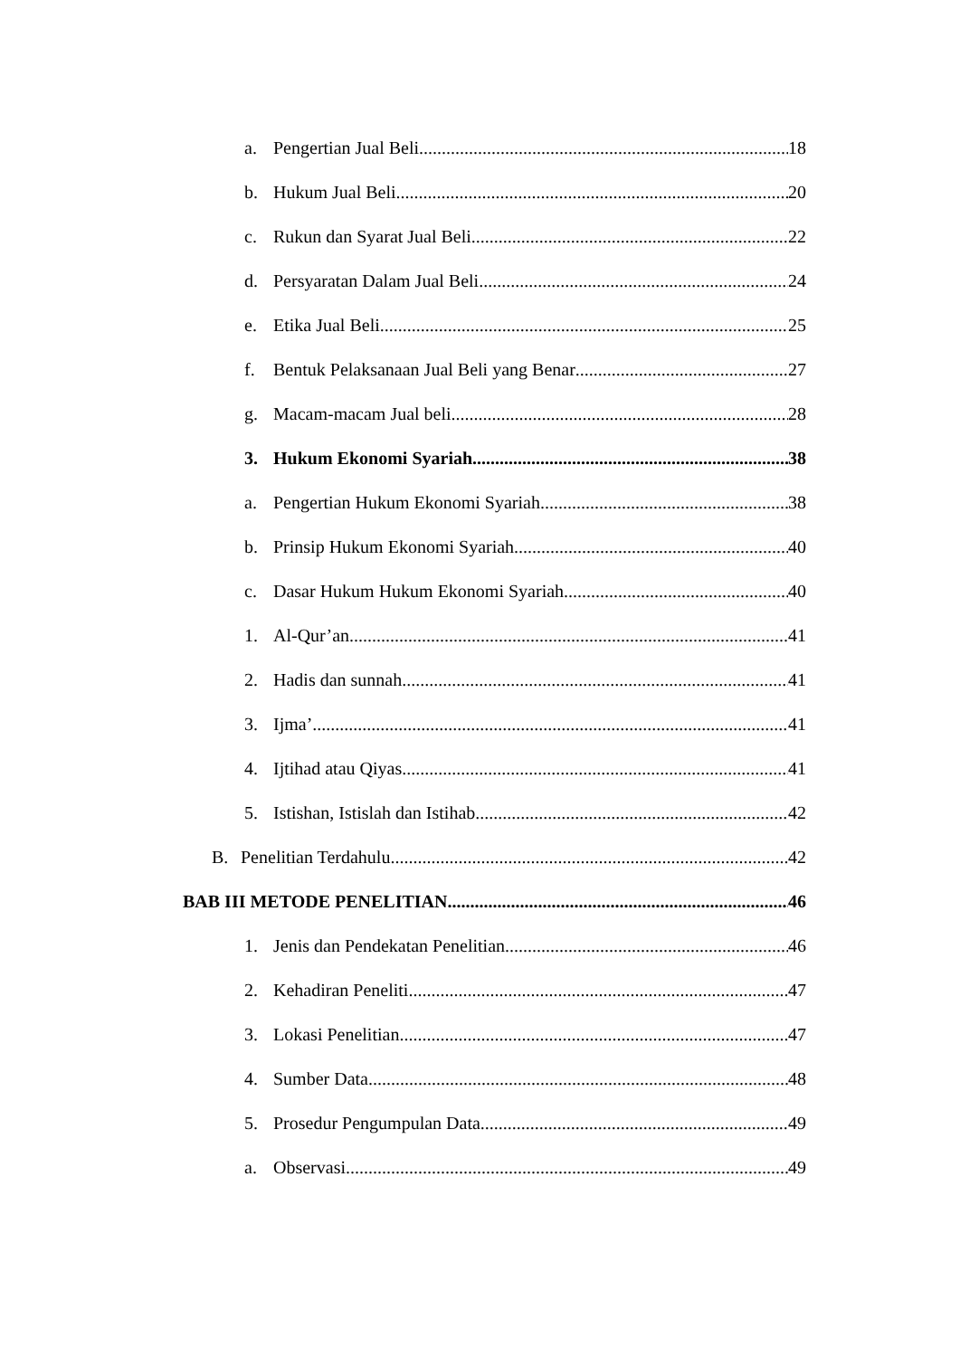a. Pengertian Jual Beli 18
b. Hukum Jual Beli 20
c. Rukun dan Syarat Jual Beli 22
d. Persyaratan Dalam Jual Beli 24
e. Etika Jual Beli 25
f. Bentuk Pelaksanaan Jual Beli yang Benar 27
g. Macam-macam Jual beli 28
3. Hukum Ekonomi Syariah 38
a. Pengertian Hukum Ekonomi Syariah 38
b. Prinsip Hukum Ekonomi Syariah 40
c. Dasar Hukum Hukum Ekonomi Syariah 40
1. Al-Qur’an 41
2. Hadis dan sunnah 41
3. Ijma’ 41
4. Ijtihad atau Qiyas 41
5. Istishan, Istislah dan Istihab 42
B. Penelitian Terdahulu 42
BAB III METODE PENELITIAN 46
1. Jenis dan Pendekatan Penelitian 46
2. Kehadiran Peneliti 47
3. Lokasi Penelitian 47
4. Sumber Data 48
5. Prosedur Pengumpulan Data 49
a. Observasi 49